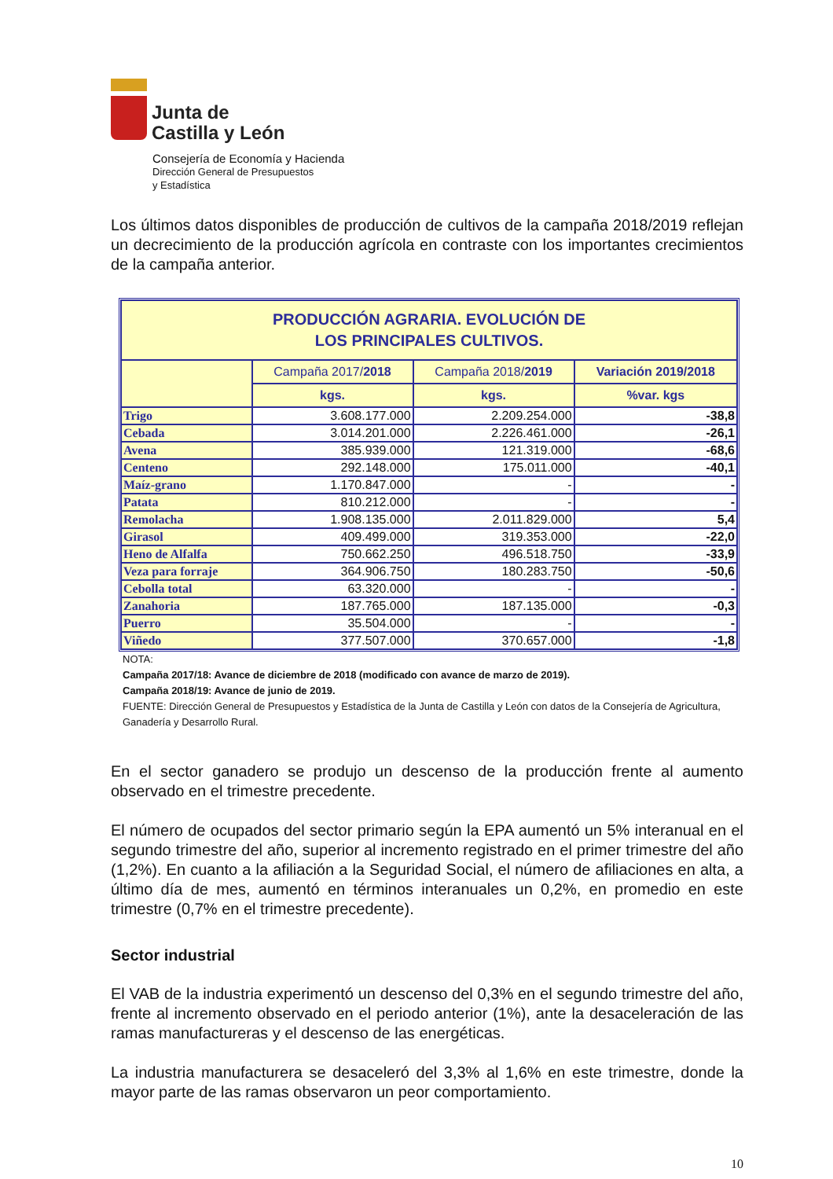Junta de
Castilla y León
Consejería de Economía y Hacienda
Dirección General de Presupuestos
y Estadística
Los últimos datos disponibles de producción de cultivos de la campaña 2018/2019 reflejan un decrecimiento de la producción agrícola en contraste con los importantes crecimientos de la campaña anterior.
| PRODUCCIÓN AGRARIA. EVOLUCIÓN DE LOS PRINCIPALES CULTIVOS. | | | |
| | Campaña 2017/ 2018 | Campaña 2018/ 2019 | Variación 2019/2018 |
| | kgs. | kgs. | %var. kgs |
| Trigo | 3.608.177.000 | 2.209.254.000 | -38,8 |
| Cebada | 3.014.201.000 | 2.226.461.000 | -26,1 |
| Avena | 385.939.000 | 121.319.000 | -68,6 |
| Centeno | 292.148.000 | 175.011.000 | -40,1 |
| Maíz-grano | 1.170.847.000 | - | - |
| Patata | 810.212.000 | - | - |
| Remolacha | 1.908.135.000 | 2.011.829.000 | 5,4 |
| Girasol | 409.499.000 | 319.353.000 | -22,0 |
| Heno de Alfalfa | 750.662.250 | 496.518.750 | -33,9 |
| Veza para forraje | 364.906.750 | 180.283.750 | -50,6 |
| Cebolla total | 63.320.000 | - | - |
| Zanahoria | 187.765.000 | 187.135.000 | -0,3 |
| Puerro | 35.504.000 | - | - |
| Viñedo | 377.507.000 | 370.657.000 | -1,8 |
NOTA:
Campaña 2017/18: Avance de diciembre de 2018 (modificado con avance de marzo de 2019).
Campaña 2018/19: Avance de junio de 2019.
FUENTE: Dirección General de Presupuestos y Estadística de la Junta de Castilla y León con datos de la Consejería de Agricultura, Ganadería y Desarrollo Rural.
En el sector ganadero se produjo un descenso de la producción frente al aumento observado en el trimestre precedente.
El número de ocupados del sector primario según la EPA aumentó un 5% interanual en el segundo trimestre del año, superior al incremento registrado en el primer trimestre del año (1,2%). En cuanto a la afiliación a la Seguridad Social, el número de afiliaciones en alta, a último día de mes, aumentó en términos interanuales un 0,2%, en promedio en este trimestre (0,7% en el trimestre precedente).
Sector industrial
El VAB de la industria experimentó un descenso del 0,3% en el segundo trimestre del año, frente al incremento observado en el periodo anterior (1%), ante la desaceleración de las ramas manufactureras y el descenso de las energéticas.
La industria manufacturera se desaceleró del 3,3% al 1,6% en este trimestre, donde la mayor parte de las ramas observaron un peor comportamiento.
10